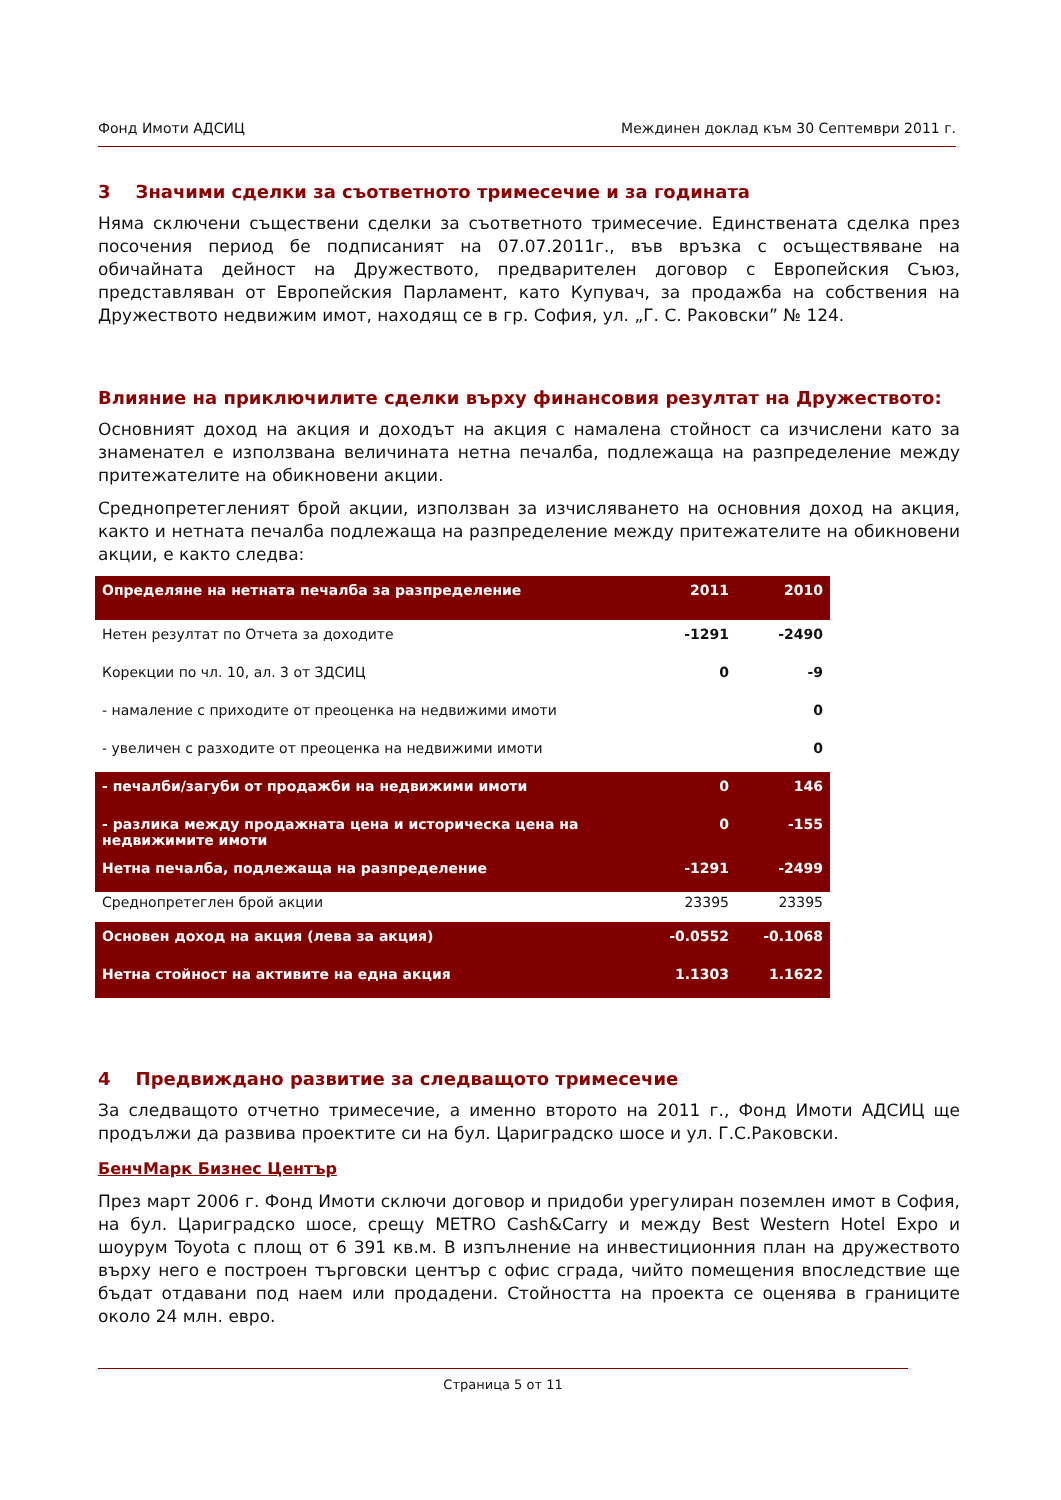Фонд Имоти АДСИЦ Междинен доклад към 30 Септември 2011 г.
3 Значими сделки за съответното тримесечие и за годината
Няма сключени съществени сделки за съответното тримесечие. Единствената сделка през посочения период бе подписаният на 07.07.2011г., във връзка с осъществяване на обичайната дейност на Дружеството, предварителен договор с Европейския Съюз, представляван от Европейския Парламент, като Купувач, за продажба на собствения на Дружеството недвижим имот, находящ се в гр. София, ул. „Г. С. Раковски” № 124.
Влияние на приключилите сделки върху финансовия резултат на Дружеството:
Основният доход на акция и доходът на акция с намалена стойност са изчислени като за знаменател е използвана величината нетна печалба, подлежаща на разпределение между притежателите на обикновени акции.
Среднопретегленият брой акции, използван за изчисляването на основния доход на акция, както и нетната печалба подлежаща на разпределение между притежателите на обикновени акции, е както следва:
| Определяне на нетната печалба за разпределение | 2011 | 2010 |
| Нетен резултат по Отчета за доходите | -1291 | -2490 |
| Корекции по чл. 10, ал. 3 от ЗДСИЦ | 0 | -9 |
| - намаление с приходите от преоценка на недвижими имоти | | 0 |
| - увеличен с разходите от преоценка на недвижими имоти | | 0 |
| - печалби/загуби от продажби на недвижими имоти | 0 | 146 |
| - разлика между продажната цена и историческа цена на недвижимите имоти | 0 | -155 |
| Нетна печалба, подлежаща на разпределение | -1291 | -2499 |
| Среднопретеглен брой акции | 23395 | 23395 |
| Основен доход на акция (лева за акция) | -0.0552 | -0.1068 |
| Нетна стойност на активите на една акция | 1.1303 | 1.1622 |
4 Предвиждано развитие за следващото тримесечие
За следващото отчетно тримесечие, а именно второто на 2011 г., Фонд Имоти АДСИЦ ще продължи да развива проектите си на бул. Цариградско шосе и ул. Г.С.Раковски.
БенчМарк Бизнес Център
През март 2006 г. Фонд Имоти сключи договор и придоби урегулиран поземлен имот в София, на бул. Цариградско шосе, срещу METRO Cash&Carry и между Best Western Hotel Expo и шоурум Toyota с площ от 6 391 кв.м. В изпълнение на инвестиционния план на дружеството върху него е построен търговски център с офис сграда, чийто помещения впоследствие ще бъдат отдавани под наем или продадени. Стойността на проекта се оценява в границите около 24 млн. евро.
Страница 5 от 11